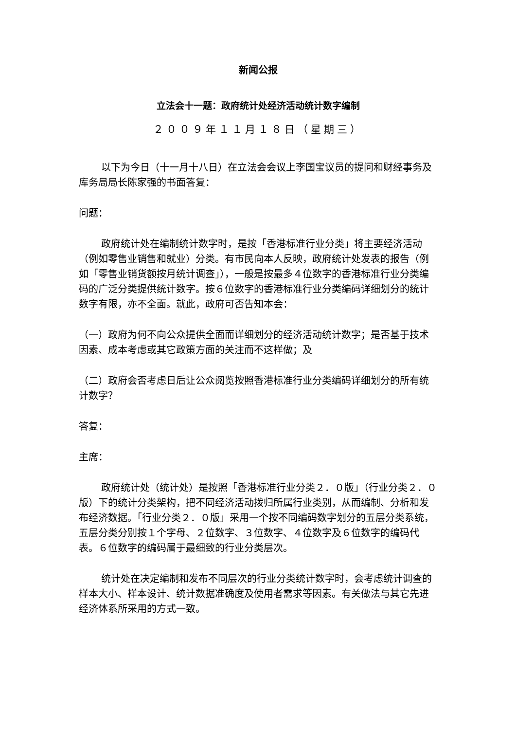新闻公报
立法会十一题：政府统计处经济活动统计数字编制
２００９年１１月１８日（星期三）
以下为今日（十一月十八日）在立法会会议上李国宝议员的提问和财经事务及库务局局长陈家强的书面答复：
问题：
政府统计处在编制统计数字时，是按「香港标准行业分类」将主要经济活动（例如零售业销售和就业）分类。有市民向本人反映，政府统计处发表的报告（例如「零售业销货额按月统计调查」），一般是按最多４位数字的香港标准行业分类编码的广泛分类提供统计数字。按６位数字的香港标准行业分类编码详细划分的统计数字有限，亦不全面。就此，政府可否告知本会：
（一）政府为何不向公众提供全面而详细划分的经济活动统计数字；是否基于技术因素、成本考虑或其它政策方面的关注而不这样做；及
（二）政府会否考虑日后让公众阅览按照香港标准行业分类编码详细划分的所有统计数字？
答复：
主席：
政府统计处（统计处）是按照「香港标准行业分类２．０版」（行业分类２．０版）下的统计分类架构，把不同经济活动拨归所属行业类别，从而编制、分析和发布经济数据。「行业分类２．０版」采用一个按不同编码数字划分的五层分类系统，五层分类分别按１个字母、２位数字、３位数字、４位数字及６位数字的编码代表。６位数字的编码属于最细致的行业分类层次。
统计处在决定编制和发布不同层次的行业分类统计数字时，会考虑统计调查的样本大小、样本设计、统计数据准确度及使用者需求等因素。有关做法与其它先进经济体系所采用的方式一致。